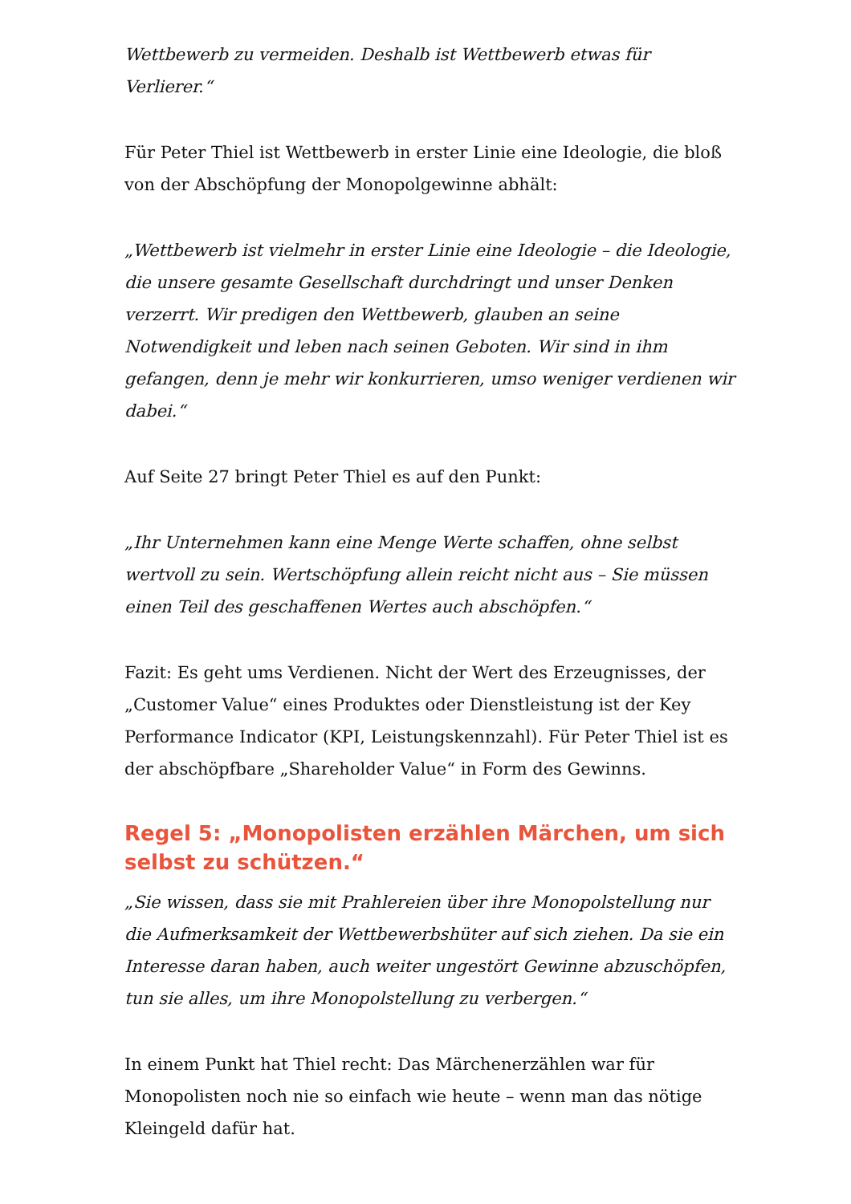Wettbewerb zu vermeiden. Deshalb ist Wettbewerb etwas für Verlierer.“
Für Peter Thiel ist Wettbewerb in erster Linie eine Ideologie, die bloß von der Abschöpfung der Monopolgewinne abhält:
„Wettbewerb ist vielmehr in erster Linie eine Ideologie – die Ideologie, die unsere gesamte Gesellschaft durchdringt und unser Denken verzerrt. Wir predigen den Wettbewerb, glauben an seine Notwendigkeit und leben nach seinen Geboten. Wir sind in ihm gefangen, denn je mehr wir konkurrieren, umso weniger verdienen wir dabei.“
Auf Seite 27 bringt Peter Thiel es auf den Punkt:
„Ihr Unternehmen kann eine Menge Werte schaffen, ohne selbst wertvoll zu sein. Wertschöpfung allein reicht nicht aus – Sie müssen einen Teil des geschaffenen Wertes auch abschöpfen.“
Fazit: Es geht ums Verdienen. Nicht der Wert des Erzeugnisses, der „Customer Value“ eines Produktes oder Dienstleistung ist der Key Performance Indicator (KPI, Leistungskennzahl). Für Peter Thiel ist es der abschöpfbare „Shareholder Value“ in Form des Gewinns.
Regel 5: „Monopolisten erzählen Märchen, um sich selbst zu schützen.“
„Sie wissen, dass sie mit Prahlereien über ihre Monopolstellung nur die Aufmerksamkeit der Wettbewerbshüter auf sich ziehen. Da sie ein Interesse daran haben, auch weiter ungestört Gewinne abzuschöpfen, tun sie alles, um ihre Monopolstellung zu verbergen.“
In einem Punkt hat Thiel recht: Das Märchenerzählen war für Monopolisten noch nie so einfach wie heute – wenn man das nötige Kleingeld dafür hat.